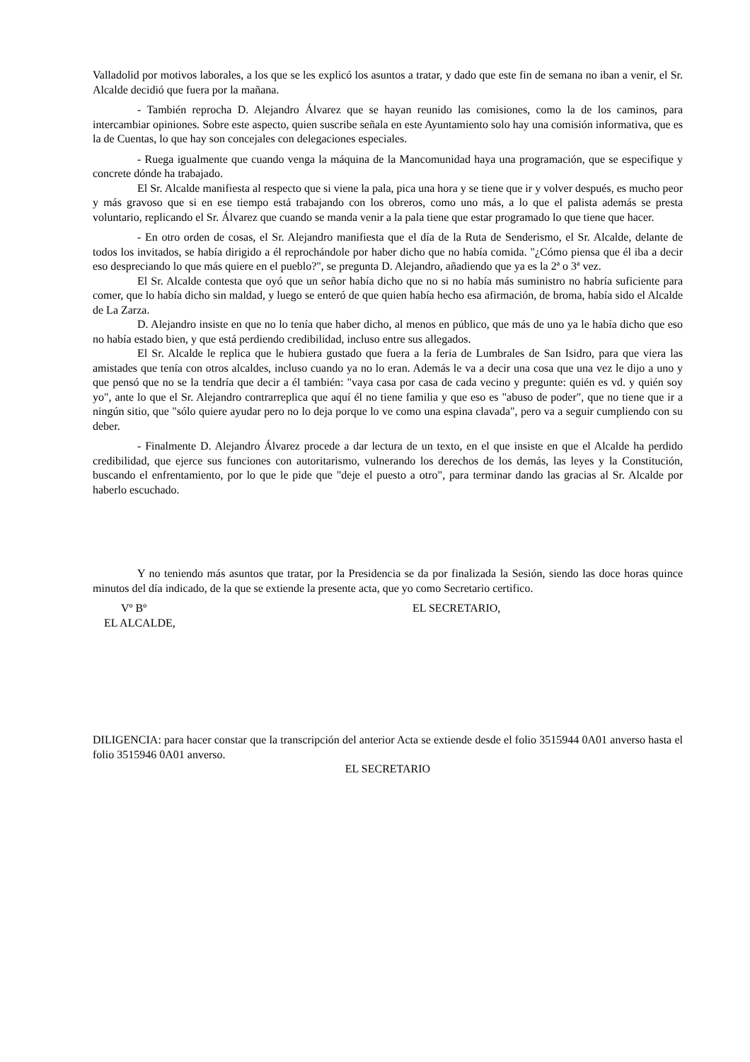Valladolid por motivos laborales, a los que se les explicó los asuntos a tratar, y dado que este fin de semana no iban a venir, el Sr. Alcalde decidió que fuera por la mañana.
- También reprocha D. Alejandro Álvarez que se hayan reunido las comisiones, como la de los caminos, para intercambiar opiniones. Sobre este aspecto, quien suscribe señala en este Ayuntamiento solo hay una comisión informativa, que es la de Cuentas, lo que hay son concejales con delegaciones especiales.
- Ruega igualmente que cuando venga la máquina de la Mancomunidad haya una programación, que se especifique y concrete dónde ha trabajado.
El Sr. Alcalde manifiesta al respecto que si viene la pala, pica una hora y se tiene que ir y volver después, es mucho peor y más gravoso que si en ese tiempo está trabajando con los obreros, como uno más, a lo que el palista además se presta voluntario, replicando el Sr. Álvarez que cuando se manda venir a la pala tiene que estar programado lo que tiene que hacer.
- En otro orden de cosas, el Sr. Alejandro manifiesta que el día de la Ruta de Senderismo, el Sr. Alcalde, delante de todos los invitados, se había dirigido a él reprochándole por haber dicho que no había comida. "¿Cómo piensa que él iba a decir eso despreciando lo que más quiere en el pueblo?", se pregunta D. Alejandro, añadiendo que ya es la 2ª o 3ª vez.
El Sr. Alcalde contesta que oyó que un señor había dicho que no si no había más suministro no habría suficiente para comer, que lo había dicho sin maldad, y luego se enteró de que quien había hecho esa afirmación, de broma, había sido el Alcalde de La Zarza.
D. Alejandro insiste en que no lo tenía que haber dicho, al menos en público, que más de uno ya le había dicho que eso no había estado bien, y que está perdiendo credibilidad, incluso entre sus allegados.
El Sr. Alcalde le replica que le hubiera gustado que fuera a la feria de Lumbrales de San Isidro, para que viera las amistades que tenía con otros alcaldes, incluso cuando ya no lo eran. Además le va a decir una cosa que una vez le dijo a uno y que pensó que no se la tendría que decir a él también: "vaya casa por casa de cada vecino y pregunte: quién es vd. y quién soy yo", ante lo que el Sr. Alejandro contrarreplica que aquí él no tiene familia y que eso es "abuso de poder", que no tiene que ir a ningún sitio, que "sólo quiere ayudar pero no lo deja porque lo ve como una espina clavada", pero va a seguir cumpliendo con su deber.
- Finalmente D. Alejandro Álvarez procede a dar lectura de un texto, en el que insiste en que el Alcalde ha perdido credibilidad, que ejerce sus funciones con autoritarismo, vulnerando los derechos de los demás, las leyes y la Constitución, buscando el enfrentamiento, por lo que le pide que "deje el puesto a otro", para terminar dando las gracias al Sr. Alcalde por haberlo escuchado.
Y no teniendo más asuntos que tratar, por la Presidencia se da por finalizada la Sesión, siendo las doce horas quince minutos del día indicado, de la que se extiende la presente acta, que yo como Secretario certifico.
Vº Bº
EL ALCALDE,
EL SECRETARIO,
DILIGENCIA: para hacer constar que la transcripción del anterior Acta se extiende desde el folio 3515944 0A01 anverso hasta el folio 3515946 0A01 anverso.
EL SECRETARIO